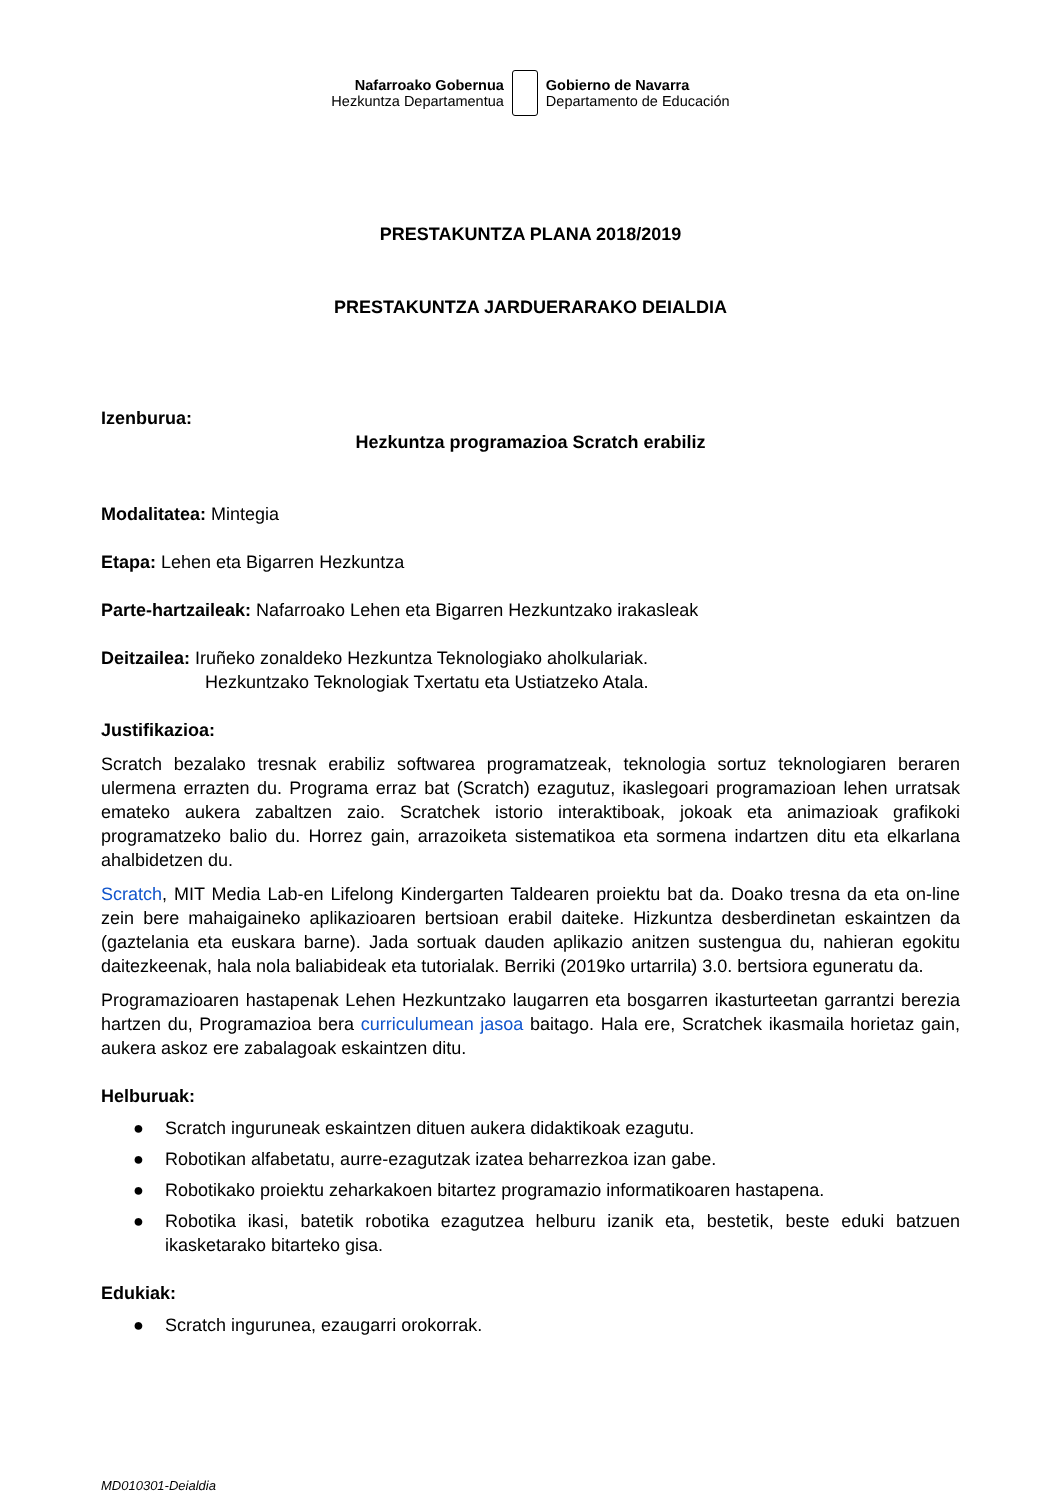Nafarroako Gobernua
Hezkuntza Departamentua
Gobierno de Navarra
Departamento de Educación
PRESTAKUNTZA PLANA 2018/2019
PRESTAKUNTZA JARDUERARAKO DEIALDIA
Izenburua:
Hezkuntza programazioa Scratch erabiliz
Modalitatea: Mintegia
Etapa: Lehen eta Bigarren Hezkuntza
Parte-hartzaileak: Nafarroako Lehen eta Bigarren Hezkuntzako irakasleak
Deitzailea: Iruñeko zonaldeko Hezkuntza Teknologiako aholkulariak.
Hezkuntzako Teknologiak Txertatu eta Ustiatzeko Atala.
Justifikazioa:
Scratch bezalako tresnak erabiliz softwarea programatzeak, teknologia sortuz teknologiaren beraren ulermena errazten du. Programa erraz bat (Scratch) ezagutuz, ikaslegoari programazioan lehen urratsak emateko aukera zabaltzen zaio. Scratchek istorio interaktiboak, jokoak eta animazioak grafikoki programatzeko balio du. Horrez gain, arrazoiketa sistematikoa eta sormena indartzen ditu eta elkarlana ahalbidetzen du.
Scratch, MIT Media Lab-en Lifelong Kindergarten Taldearen proiektu bat da. Doako tresna da eta on-line zein bere mahaigaineko aplikazioaren bertsioan erabil daiteke. Hizkuntza desberdinetan eskaintzen da (gaztelania eta euskara barne). Jada sortuak dauden aplikazio anitzen sustengua du, nahieran egokitu daitezkeenak, hala nola baliabideak eta tutorialak. Berriki (2019ko urtarrila) 3.0. bertsiora eguneratu da.
Programazioaren hastapenak Lehen Hezkuntzako laugarren eta bosgarren ikasturteetan garrantzi berezia hartzen du, Programazioa bera curriculumean jasoa baitago. Hala ere, Scratchek ikasmaila horietaz gain, aukera askoz ere zabalagoak eskaintzen ditu.
Helburuak:
● Scratch inguruneak eskaintzen dituen aukera didaktikoak ezagutu.
● Robotikan alfabetatu, aurre-ezagutzak izatea beharrezkoa izan gabe.
● Robotikako proiektu zeharkakoen bitartez programazio informatikoaren hastapena.
● Robotika ikasi, batetik robotika ezagutzea helburu izanik eta, bestetik, beste eduki batzuen ikasketarako bitarteko gisa.
Edukiak:
● Scratch ingurunea, ezaugarri orokorrak.
MD010301-Deialdia